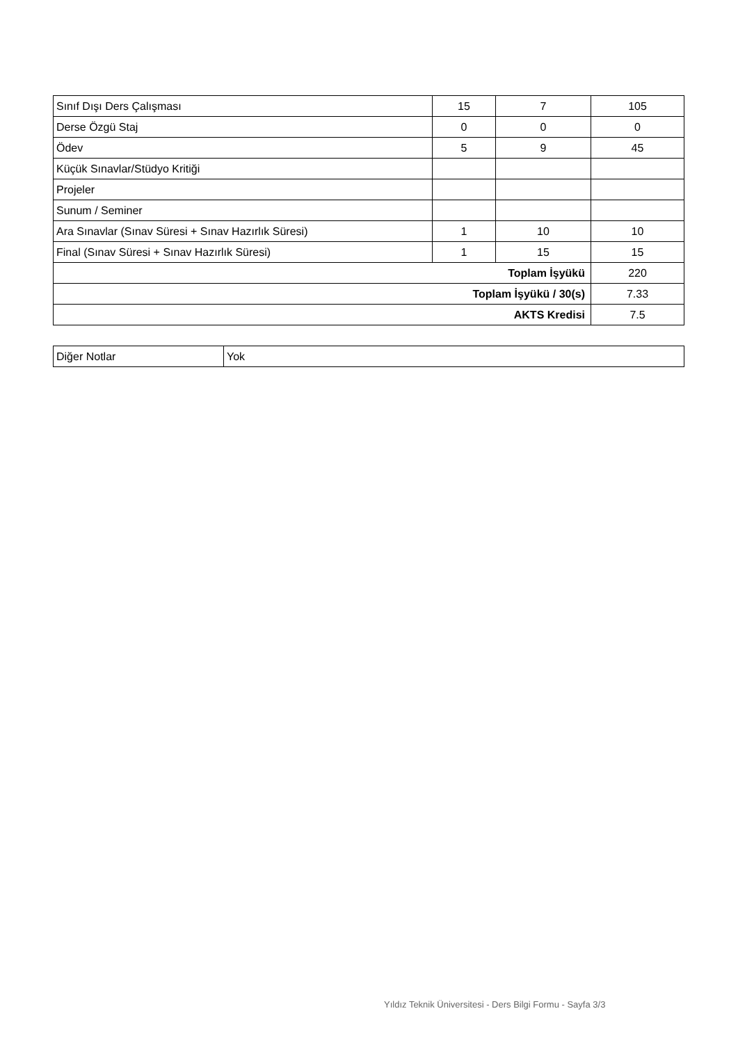| Sınıf Dışı Ders Çalışması | 15 | 7 | 105 |
| Derse Özgü Staj | 0 | 0 | 0 |
| Ödev | 5 | 9 | 45 |
| Küçük Sınavlar/Stüdyo Kritiği | | | |
| Projeler | | | |
| Sunum / Seminer | | | |
| Ara Sınavlar (Sınav Süresi + Sınav Hazırlık Süresi) | 1 | 10 | 10 |
| Final (Sınav Süresi + Sınav Hazırlık Süresi) | 1 | 15 | 15 |
| Toplam İşyükü | | | 220 |
| Toplam İşyükü / 30(s) | | | 7.33 |
| AKTS Kredisi | | | 7.5 |
| Diğer Notlar | Yok |
Yıldız Teknik Üniversitesi - Ders Bilgi Formu - Sayfa 3/3